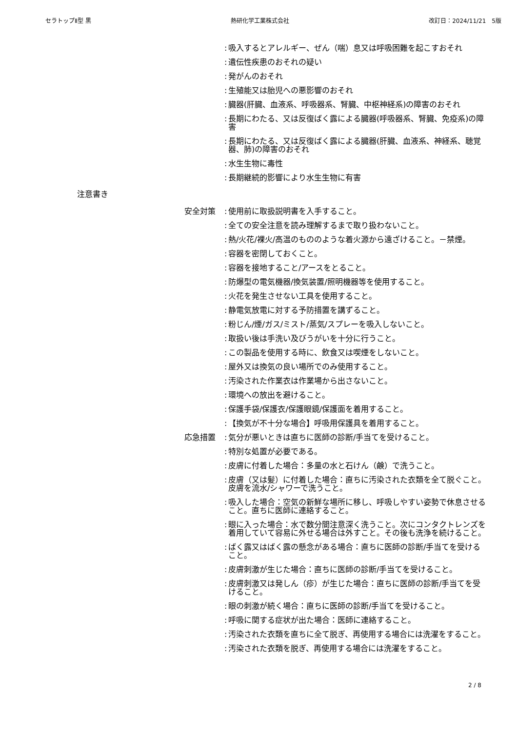セラトップⅡ型 黒 熱研化学工業株式会社 改訂日：2024/11/21　5版
: 吸入するとアレルギー、ぜん（喘）息又は呼吸困難を起こすおそれ
: 遺伝性疾患のおそれの疑い
: 発がんのおそれ
: 生殖能又は胎児への悪影響のおそれ
: 臓器(肝臓、血液系、呼吸器系、腎臓、中枢神経系)の障害のおそれ
: 長期にわたる、又は反復ばく露による臓器(呼吸器系、腎臓、免疫系)の障害
: 長期にわたる、又は反復ばく露による臓器(肝臓、血液系、神経系、聴覚器、肺)の障害のおそれ
: 水生生物に毒性
: 長期継続的影響により水生生物に有害
注意書き
安全対策: 使用前に取扱説明書を入手すること。
: 全ての安全注意を読み理解するまで取り扱わないこと。
: 熱/火花/裸火/高温のもののような着火源から遠ざけること。－禁煙。
: 容器を密閉しておくこと。
: 容器を接地すること/アースをとること。
: 防爆型の電気機器/換気装置/照明機器等を使用すること。
: 火花を発生させない工具を使用すること。
: 静電気放電に対する予防措置を講ずること。
: 粉じん/煙/ガス/ミスト/蒸気/スプレーを吸入しないこと。
: 取扱い後は手洗い及びうがいを十分に行うこと。
: この製品を使用する時に、飲食又は喫煙をしないこと。
: 屋外又は換気の良い場所でのみ使用すること。
: 汚染された作業衣は作業場から出さないこと。
: 環境への放出を避けること。
: 保護手袋/保護衣/保護眼鏡/保護面を着用すること。
: 【換気が不十分な場合】呼吸用保護具を着用すること。
応急措置: 気分が悪いときは直ちに医師の診断/手当てを受けること。
: 特別な処置が必要である。
: 皮膚に付着した場合：多量の水と石けん（鹸）で洗うこと。
: 皮膚（又は髪）に付着した場合：直ちに汚染された衣類を全て脱ぐこと。皮膚を流水/シャワーで洗うこと。
: 吸入した場合：空気の新鮮な場所に移し、呼吸しやすい姿勢で休息させること。直ちに医師に連絡すること。
: 眼に入った場合：水で数分間注意深く洗うこと。次にコンタクトレンズを着用していて容易に外せる場合は外すこと。その後も洗浄を続けること。
: ばく露又はばく露の懸念がある場合：直ちに医師の診断/手当てを受けること。
: 皮膚刺激が生じた場合：直ちに医師の診断/手当てを受けること。
: 皮膚刺激又は発しん（疹）が生じた場合：直ちに医師の診断/手当てを受けること。
: 眼の刺激が続く場合：直ちに医師の診断/手当てを受けること。
: 呼吸に関する症状が出た場合：医師に連絡すること。
: 汚染された衣類を直ちに全て脱ぎ、再使用する場合には洗濯をすること。
: 汚染された衣類を脱ぎ、再使用する場合には洗濯をすること。
2 / 8